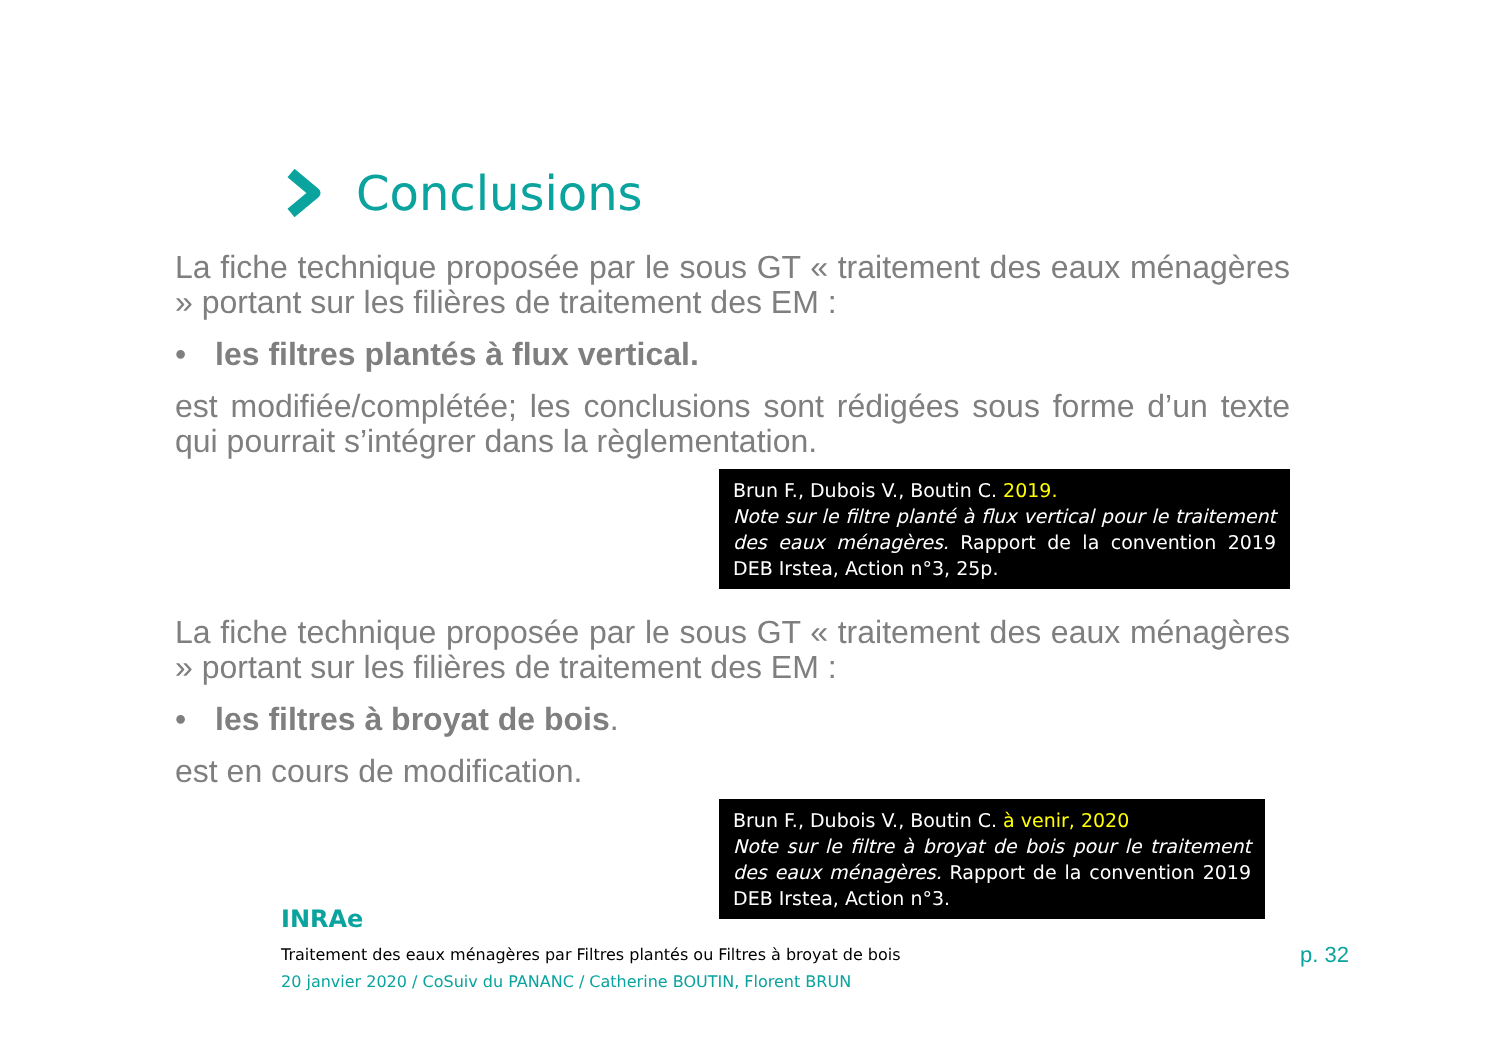Conclusions
La fiche technique proposée par le sous GT « traitement des eaux ménagères » portant sur les filières de traitement des EM :
• les filtres plantés à flux vertical.
est modifiée/complétée; les conclusions sont rédigées sous forme d’un texte qui pourrait s’intégrer dans la règlementation.
Brun F., Dubois V., Boutin C. 2019.
Note sur le filtre planté à flux vertical pour le traitement des eaux ménagères. Rapport de la convention 2019 DEB Irstea, Action n°3, 25p.
La fiche technique proposée par le sous GT « traitement des eaux ménagères » portant sur les filières de traitement des EM :
• les filtres à broyat de bois.
est en cours de modification.
Brun F., Dubois V., Boutin C. à venir, 2020
Note sur le filtre à broyat de bois pour le traitement des eaux ménagères. Rapport de la convention 2019 DEB Irstea, Action n°3.
INRAe
Traitement des eaux ménagères par Filtres plantés ou Filtres à broyat de bois
20 janvier 2020 / CoSuiv du PANANC / Catherine BOUTIN, Florent BRUN
p. 32